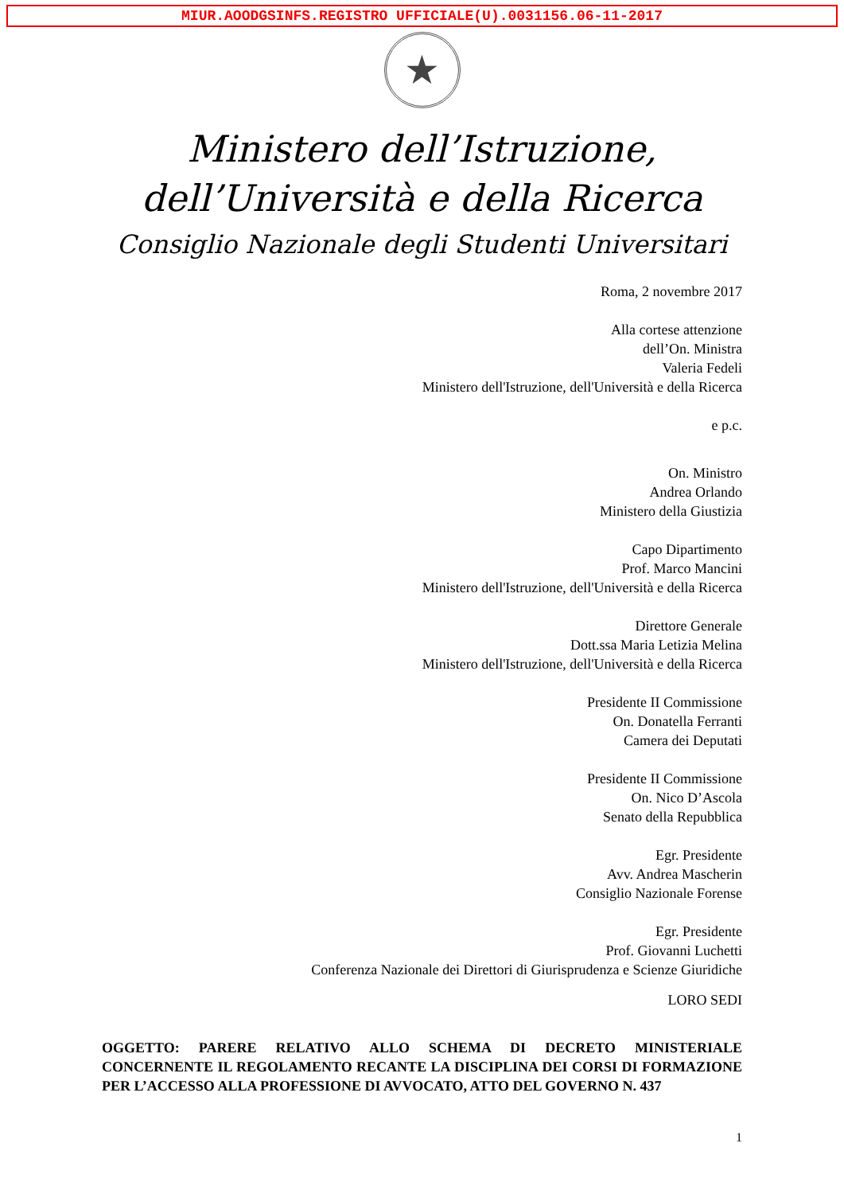MIUR.AOODGSINFS.REGISTRO UFFICIALE(U).0031156.06-11-2017
★
Ministero dell’Istruzione,
dell’Università e della Ricerca
Consiglio Nazionale degli Studenti Universitari
Roma, 2 novembre 2017
Alla cortese attenzione
dell’On. Ministra
Valeria Fedeli
Ministero dell'Istruzione, dell'Università e della Ricerca
e p.c.
On. Ministro
Andrea Orlando
Ministero della Giustizia
Capo Dipartimento
Prof. Marco Mancini
Ministero dell'Istruzione, dell'Università e della Ricerca
Direttore Generale
Dott.ssa Maria Letizia Melina
Ministero dell'Istruzione, dell'Università e della Ricerca
Presidente II Commissione
On. Donatella Ferranti
Camera dei Deputati
Presidente II Commissione
On. Nico D’Ascola
Senato della Repubblica
Egr. Presidente
Avv. Andrea Mascherin
Consiglio Nazionale Forense
Egr. Presidente
Prof. Giovanni Luchetti
Conferenza Nazionale dei Direttori di Giurisprudenza e Scienze Giuridiche
LORO SEDI
OGGETTO: PARERE RELATIVO ALLO SCHEMA DI DECRETO MINISTERIALE CONCERNENTE IL REGOLAMENTO RECANTE LA DISCIPLINA DEI CORSI DI FORMAZIONE PER L’ACCESSO ALLA PROFESSIONE DI AVVOCATO, ATTO DEL GOVERNO N. 437
1